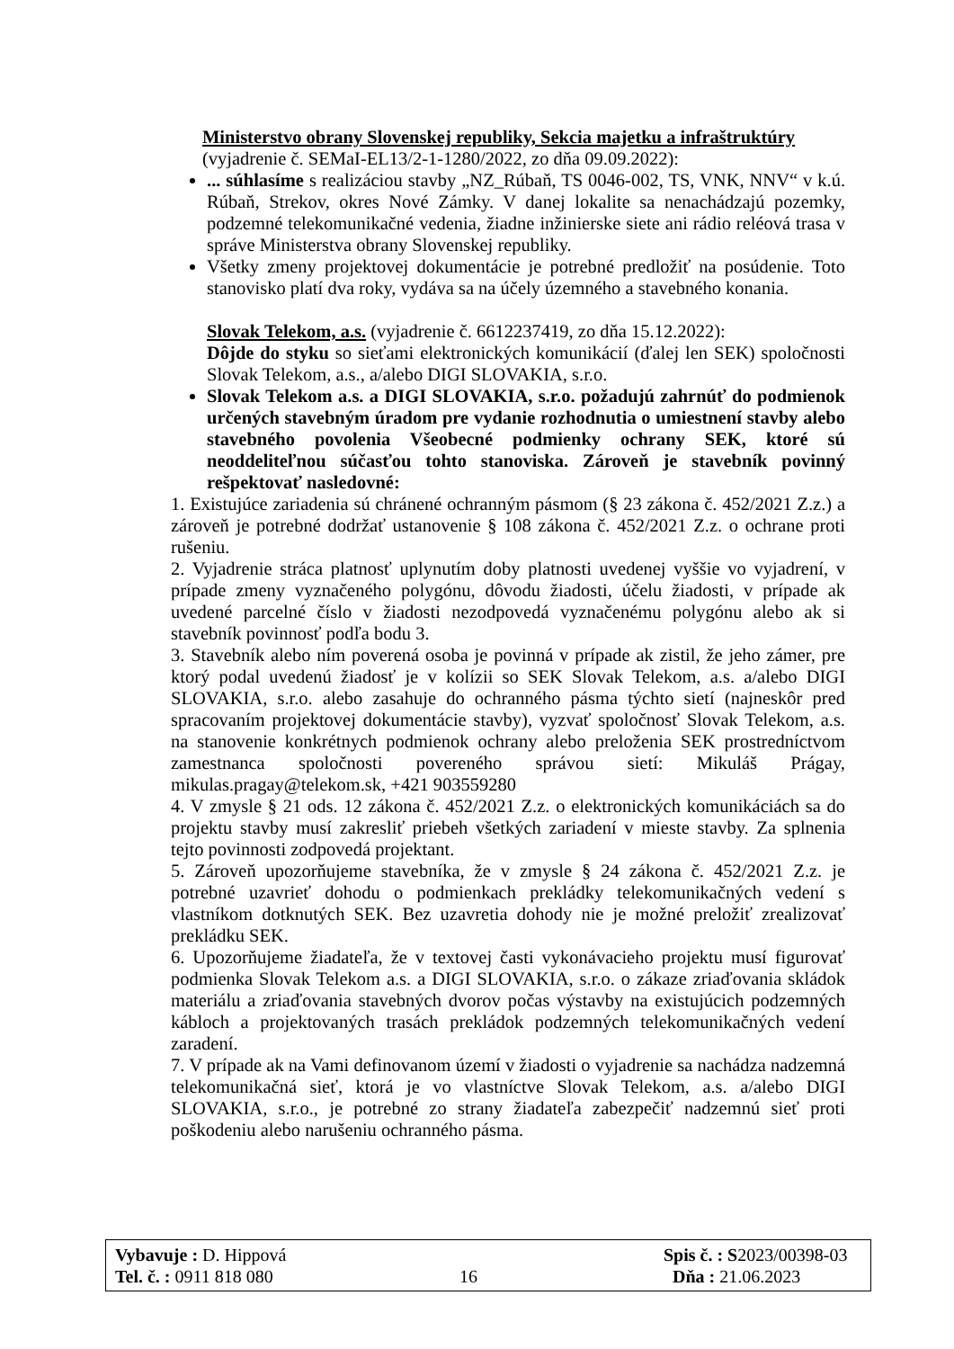Ministerstvo obrany Slovenskej republiky, Sekcia majetku a infraštruktúry
(vyjadrenie č. SEMaI-EL13/2-1-1280/2022, zo dňa 09.09.2022):
... súhlasíme s realizáciou stavby „NZ_Rúbaň, TS 0046-002, TS, VNK, NNV“ v k.ú. Rúbaň, Strekov, okres Nové Zámky. V danej lokalite sa nenachádzajú pozemky, podzemné telekomunikačné vedenia, žiadne inžinierske siete ani rádio reléová trasa v správe Ministerstva obrany Slovenskej republiky.
Všetky zmeny projektovej dokumentácie je potrebné predložiť na posúdenie. Toto stanovisko platí dva roky, vydáva sa na účely územného a stavebného konania.
Slovak Telekom, a.s. (vyjadrenie č. 6612237419, zo dňa 15.12.2022):
Dôjde do styku so sieťami elektronických komunikácií (ďalej len SEK) spoločnosti Slovak Telekom, a.s., a/alebo DIGI SLOVAKIA, s.r.o.
Slovak Telekom a.s. a DIGI SLOVAKIA, s.r.o. požadujú zahrnúť do podmienok určených stavebným úradom pre vydanie rozhodnutia o umiestnení stavby alebo stavebného povolenia Všeobecné podmienky ochrany SEK, ktoré sú neoddeliteľnou súčasťou tohto stanoviska. Zároveň je stavebník povinný rešpektovať nasledovné:
1. Existujúce zariadenia sú chránené ochranným pásmom (§ 23 zákona č. 452/2021 Z.z.) a zároveň je potrebné dodržať ustanovenie § 108 zákona č. 452/2021 Z.z. o ochrane proti rušeniu.
2. Vyjadrenie stráca platnosť uplynutím doby platnosti uvedenej vyššie vo vyjadrení, v prípade zmeny vyznačeného polygónu, dôvodu žiadosti, účelu žiadosti, v prípade ak uvedené parcelné číslo v žiadosti nezodpovedá vyznačenému polygónu alebo ak si stavebník povinnosť podľa bodu 3.
3. Stavebník alebo ním poverená osoba je povinná v prípade ak zistil, že jeho zámer, pre ktorý podal uvedenú žiadosť je v kolízii so SEK Slovak Telekom, a.s. a/alebo DIGI SLOVAKIA, s.r.o. alebo zasahuje do ochranného pásma týchto sietí (najneskôr pred spracovaním projektovej dokumentácie stavby), vyzvať spoločnosť Slovak Telekom, a.s. na stanovenie konkrétnych podmienok ochrany alebo preloženia SEK prostredníctvom zamestnanca spoločnosti povereného správou sietí: Mikuláš Prágay, mikulas.pragay@telekom.sk, +421 903559280
4. V zmysle § 21 ods. 12 zákona č. 452/2021 Z.z. o elektronických komunikáciách sa do projektu stavby musí zakresliť priebeh všetkých zariadení v mieste stavby. Za splnenia tejto povinnosti zodpovedá projektant.
5. Zároveň upozorňujeme stavebníka, že v zmysle § 24 zákona č. 452/2021 Z.z. je potrebné uzavrieť dohodu o podmienkach prekládky telekomunikačných vedení s vlastníkom dotknutých SEK. Bez uzavretia dohody nie je možné preložiť zrealizovať prekládku SEK.
6. Upozorňujeme žiadateľa, že v textovej časti vykonávacieho projektu musí figurovať podmienka Slovak Telekom a.s. a DIGI SLOVAKIA, s.r.o. o zákaze zriaďovania skládok materiálu a zriaďovania stavebných dvorov počas výstavby na existujúcich podzemných kábloch a projektovaných trasách prekládok podzemných telekomunikačných vedení zaradení.
7. V prípade ak na Vami definovanom území v žiadosti o vyjadrenie sa nachádza nadzemná telekomunikačná sieť, ktorá je vo vlastníctve Slovak Telekom, a.s. a/alebo DIGI SLOVAKIA, s.r.o., je potrebné zo strany žiadateľa zabezpečiť nadzemnú sieť proti poškodeniu alebo narušeniu ochranného pásma.
Vybavuje : D. Hippová Spis č. : S2023/00398-03
Tel. č. : 0911 818 080 16 Dňa : 21.06.2023